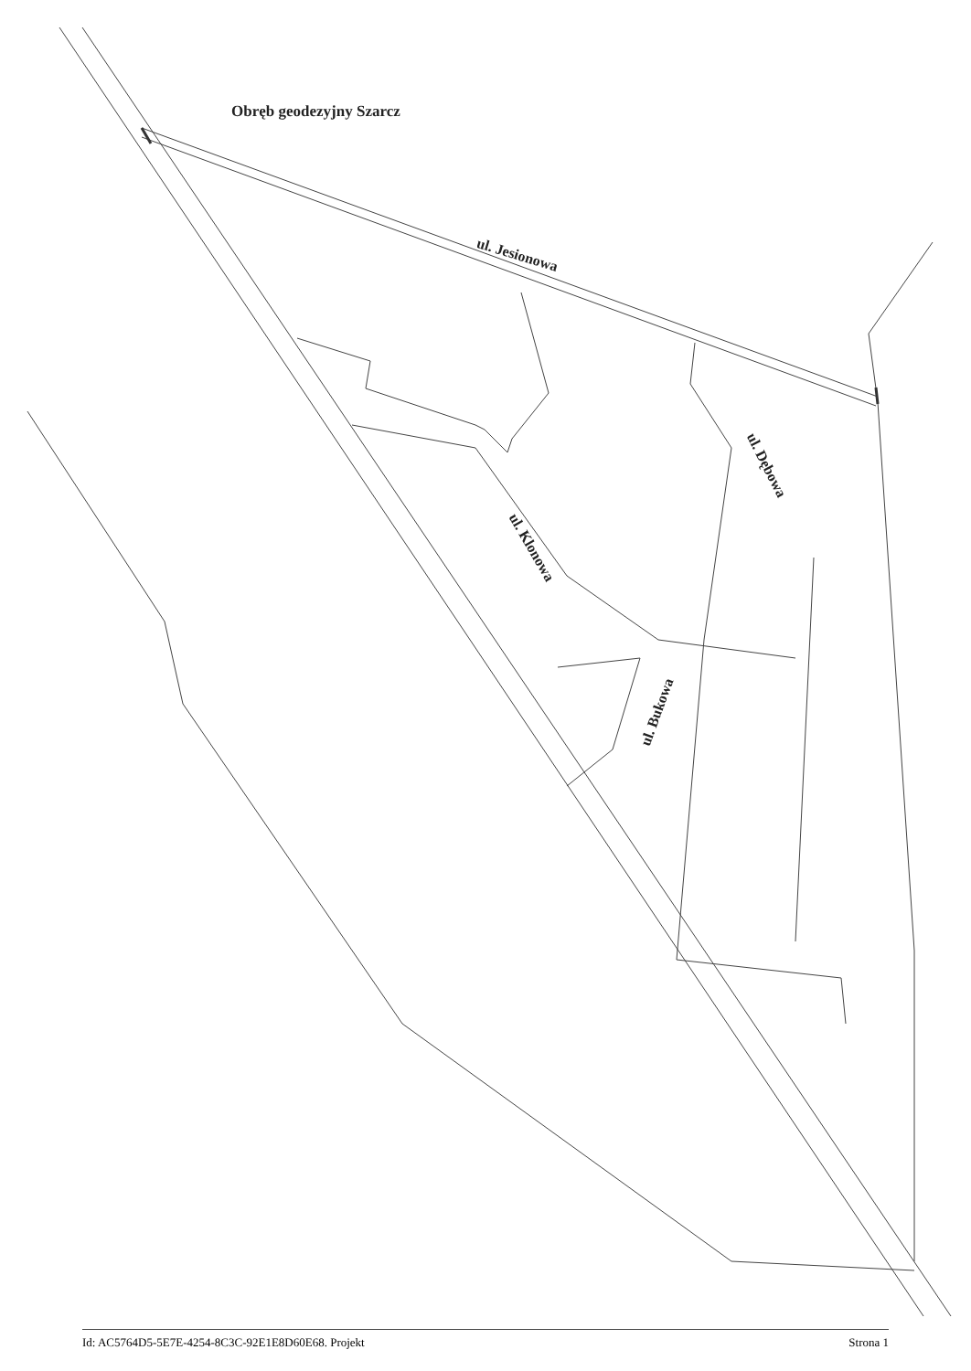Obręb geodezyjny Szarcz
ul. Jesionowa
ul. Klonowa
ul. Dębowa
ul. Bukowa
Id: AC5764D5-5E7E-4254-8C3C-92E1E8D60E68. Projekt Strona 1